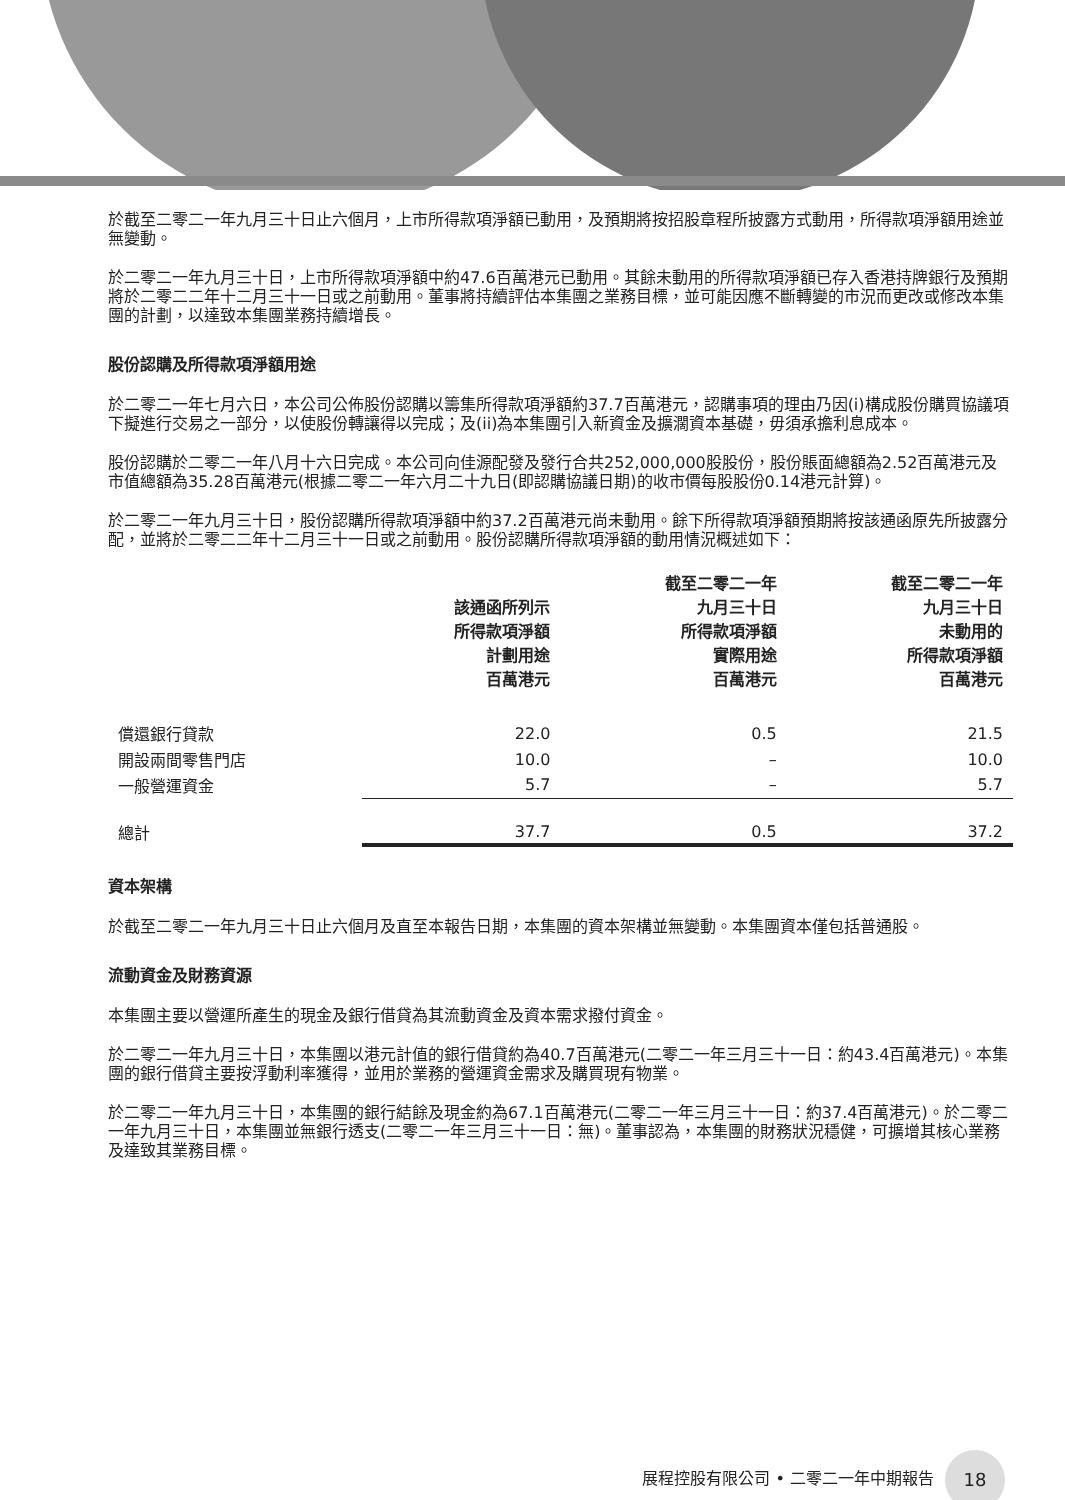於截至二零二一年九月三十日止六個月，上市所得款項淨額已動用，及預期將按招股章程所披露方式動用，所得款項淨額用途並無變動。
於二零二一年九月三十日，上市所得款項淨額中約47.6百萬港元已動用。其餘未動用的所得款項淨額已存入香港持牌銀行及預期將於二零二二年十二月三十一日或之前動用。董事將持續評估本集團之業務目標，並可能因應不斷轉變的市況而更改或修改本集團的計劃，以達致本集團業務持續增長。
股份認購及所得款項淨額用途
於二零二一年七月六日，本公司公佈股份認購以籌集所得款項淨額約37.7百萬港元，認購事項的理由乃因(i)構成股份購買協議項下擬進行交易之一部分，以使股份轉讓得以完成；及(ii)為本集團引入新資金及擴濶資本基礎，毋須承擔利息成本。
股份認購於二零二一年八月十六日完成。本公司向佳源配發及發行合共252,000,000股股份，股份賬面總額為2.52百萬港元及市值總額為35.28百萬港元(根據二零二一年六月二十九日(即認購協議日期)的收市價每股股份0.14港元計算)。
於二零二一年九月三十日，股份認購所得款項淨額中約37.2百萬港元尚未動用。餘下所得款項淨額預期將按該通函原先所披露分配，並將於二零二二年十二月三十一日或之前動用。股份認購所得款項淨額的動用情況概述如下：
| | 該通函所列示 所得款項淨額 計劃用途 百萬港元 | 截至二零二一年 九月三十日 所得款項淨額 實際用途 百萬港元 | 截至二零二一年 九月三十日 未動用的 所得款項淨額 百萬港元 |
| --- | --- | --- | --- |
| 償還銀行貸款 | 22.0 | 0.5 | 21.5 |
| 開設兩間零售門店 | 10.0 | – | 10.0 |
| 一般營運資金 | 5.7 | – | 5.7 |
| 總計 | 37.7 | 0.5 | 37.2 |
資本架構
於截至二零二一年九月三十日止六個月及直至本報告日期，本集團的資本架構並無變動。本集團資本僅包括普通股。
流動資金及財務資源
本集團主要以營運所產生的現金及銀行借貸為其流動資金及資本需求撥付資金。
於二零二一年九月三十日，本集團以港元計值的銀行借貸約為40.7百萬港元(二零二一年三月三十一日：約43.4百萬港元)。本集團的銀行借貸主要按浮動利率獲得，並用於業務的營運資金需求及購買現有物業。
於二零二一年九月三十日，本集團的銀行結餘及現金約為67.1百萬港元(二零二一年三月三十一日：約37.4百萬港元)。於二零二一年九月三十日，本集團並無銀行透支(二零二一年三月三十一日：無)。董事認為，本集團的財務狀況穩健，可擴增其核心業務及達致其業務目標。
展程控股有限公司 • 二零二一年中期報告 18